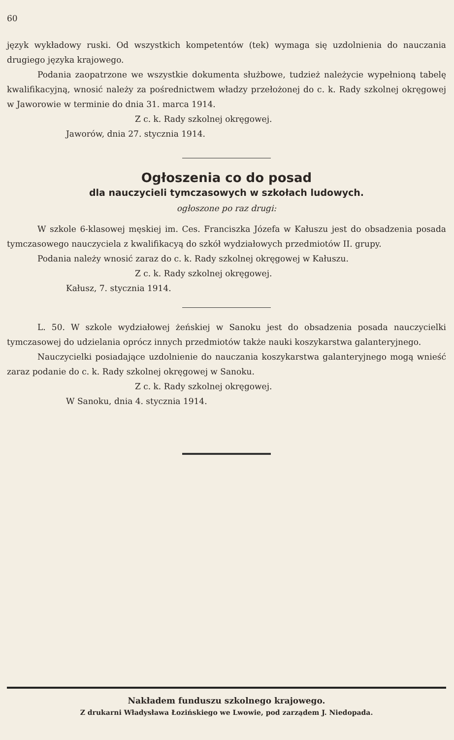60
język wykładowy ruski. Od wszystkich kompetentów (tek) wymaga się uzdolnienia do nauczania drugiego języka krajowego.
Podania zaopatrzone we wszystkie dokumenta służbowe, tudzież należycie wypełnioną tabelę kwalifikacyjną, wnosić należy za pośrednictwem władzy przełożonej do c. k. Rady szkolnej okręgowej w Jaworowie w terminie do dnia 31. marca 1914.
Z c. k. Rady szkolnej okręgowej.
Jaworów, dnia 27. stycznia 1914.
Ogłoszenia co do posad
dla nauczycieli tymczasowych w szkołach ludowych.
ogłoszone po raz drugi:
W szkole 6-klasowej męskiej im. Ces. Franciszka Józefa w Kałuszu jest do obsadzenia posada tymczasowego nauczyciela z kwalifikacyą do szkół wydziałowych przedmiotów II. grupy.
Podania należy wnosić zaraz do c. k. Rady szkolnej okręgowej w Kałuszu.
Z c. k. Rady szkolnej okręgowej.
Kałusz, 7. stycznia 1914.
L. 50. W szkole wydziałowej żeńskiej w Sanoku jest do obsadzenia posada nauczycielki tymczasowej do udzielania oprócz innych przedmiotów także nauki koszykarstwa galanteryjnego.
Nauczycielki posiadające uzdolnienie do nauczania koszykarstwa galanteryjnego mogą wnieść zaraz podanie do c. k. Rady szkolnej okręgowej w Sanoku.
Z c. k. Rady szkolnej okręgowej.
W Sanoku, dnia 4. stycznia 1914.
Nakładem funduszu szkolnego krajowego.
Z drukarni Władysława Łozińskiego we Lwowie, pod zarządem J. Niedopada.